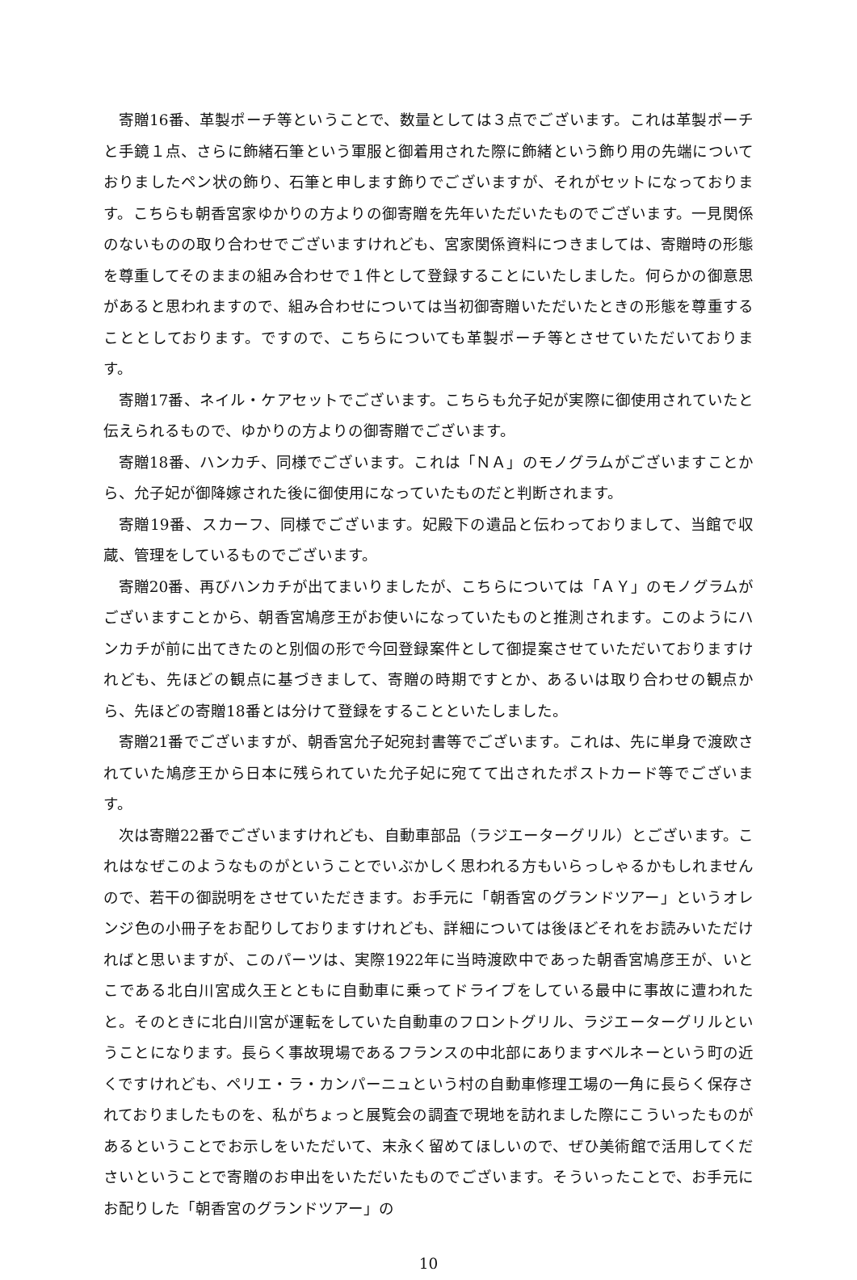寄贈16番、革製ポーチ等ということで、数量としては３点でございます。これは革製ポーチと手鏡１点、さらに飾緒石筆という軍服と御着用された際に飾緒という飾り用の先端についておりましたペン状の飾り、石筆と申します飾りでございますが、それがセットになっております。こちらも朝香宮家ゆかりの方よりの御寄贈を先年いただいたものでございます。一見関係のないものの取り合わせでございますけれども、宮家関係資料につきましては、寄贈時の形態を尊重してそのままの組み合わせで１件として登録することにいたしました。何らかの御意思があると思われますので、組み合わせについては当初御寄贈いただいたときの形態を尊重することとしております。ですので、こちらについても革製ポーチ等とさせていただいております。
寄贈17番、ネイル・ケアセットでございます。こちらも允子妃が実際に御使用されていたと伝えられるもので、ゆかりの方よりの御寄贈でございます。
寄贈18番、ハンカチ、同様でございます。これは「ＮＡ」のモノグラムがございますことから、允子妃が御降嫁された後に御使用になっていたものだと判断されます。
寄贈19番、スカーフ、同様でございます。妃殿下の遺品と伝わっておりまして、当館で収蔵、管理をしているものでございます。
寄贈20番、再びハンカチが出てまいりましたが、こちらについては「ＡＹ」のモノグラムがございますことから、朝香宮鳩彦王がお使いになっていたものと推測されます。このようにハンカチが前に出てきたのと別個の形で今回登録案件として御提案させていただいておりますけれども、先ほどの観点に基づきまして、寄贈の時期ですとか、あるいは取り合わせの観点から、先ほどの寄贈18番とは分けて登録をすることといたしました。
寄贈21番でございますが、朝香宮允子妃宛封書等でございます。これは、先に単身で渡欧されていた鳩彦王から日本に残られていた允子妃に宛てて出されたポストカード等でございます。
次は寄贈22番でございますけれども、自動車部品（ラジエーターグリル）とございます。これはなぜこのようなものがということでいぶかしく思われる方もいらっしゃるかもしれませんので、若干の御説明をさせていただきます。お手元に「朝香宮のグランドツアー」というオレンジ色の小冊子をお配りしておりますけれども、詳細については後ほどそれをお読みいただければと思いますが、このパーツは、実際1922年に当時渡欧中であった朝香宮鳩彦王が、いとこである北白川宮成久王とともに自動車に乗ってドライブをしている最中に事故に遭われたと。そのときに北白川宮が運転をしていた自動車のフロントグリル、ラジエーターグリルということになります。長らく事故現場であるフランスの中北部にありますベルネーという町の近くですけれども、ペリエ・ラ・カンパーニュという村の自動車修理工場の一角に長らく保存されておりましたものを、私がちょっと展覧会の調査で現地を訪れました際にこういったものがあるということでお示しをいただいて、末永く留めてほしいので、ぜひ美術館で活用してくださいということで寄贈のお申出をいただいたものでございます。そういったことで、お手元にお配りした「朝香宮のグランドツアー」の
10